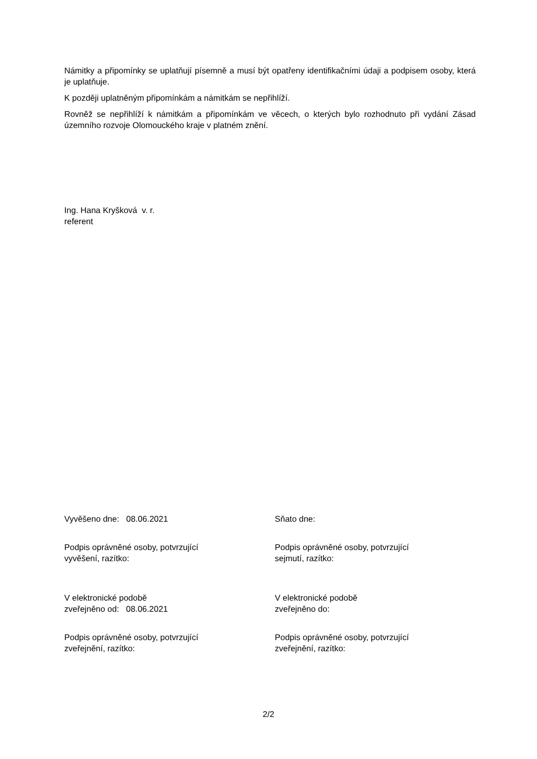Námitky a připomínky se uplatňují písemně a musí být opatřeny identifikačními údaji a podpisem osoby, která je uplatňuje.
K později uplatněným připomínkám a námitkám se nepřihlíží.
Rovněž se nepřihlíží k námitkám a připomínkám ve věcech, o kterých bylo rozhodnuto při vydání Zásad územního rozvoje Olomouckého kraje v platném znění.
Ing. Hana Kryšková v. r.
referent
Vyvěšeno dne: 08.06.2021
Sňato dne:
Podpis oprávněné osoby, potvrzující
vyvěšení, razítko:
Podpis oprávněné osoby, potvrzující
sejmutí, razítko:
V elektronické podobě
zveřejněno od: 08.06.2021
V elektronické podobě
zveřejněno do:
Podpis oprávněné osoby, potvrzující
zveřejnění, razítko:
Podpis oprávněné osoby, potvrzující
zveřejnění, razítko:
2/2